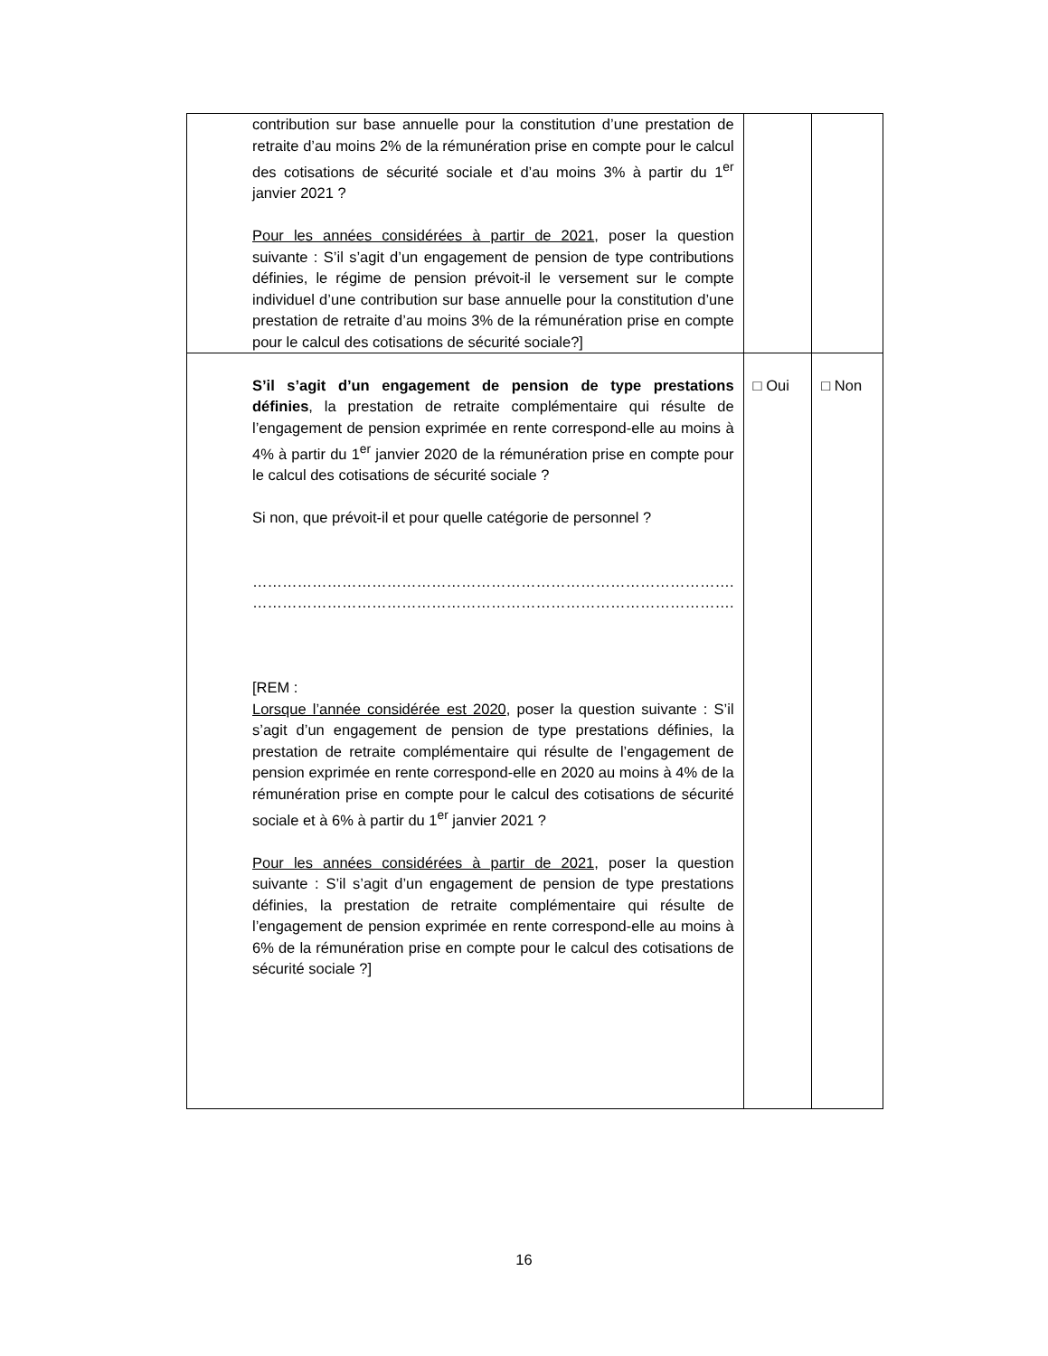| contribution sur base annuelle pour la constitution d’une prestation de retraite d’au moins 2% de la rémunération prise en compte pour le calcul des cotisations de sécurité sociale et d’au moins 3% à partir du 1<sup>er</sup> janvier 2021 ? Pour les années considérées à partir de 2021 , poser la question suivante : S’il s’agit d’un engagement de pension de type contributions définies, le régime de pension prévoit-il le versement sur le compte individuel d’une contribution sur base annuelle pour la constitution d’une prestation de retraite d’au moins 3% de la rémunération prise en compte pour le calcul des cotisations de sécurité sociale?] | | |
| S’il s’agit d’un engagement de pension de type prestations définies , la prestation de retraite complémentaire qui résulte de l’engagement de pension exprimée en rente correspond-elle au moins à 4% à partir du 1<sup>er</sup> janvier 2020 de la rémunération prise en compte pour le calcul des cotisations de sécurité sociale ? Si non, que prévoit-il et pour quelle catégorie de personnel ? ……………………………………………………………………………………. ……………………………………………………………………………………. [REM : Lorsque l’année considérée est 2020 , poser la question suivante : S’il s’agit d’un engagement de pension de type prestations définies, la prestation de retraite complémentaire qui résulte de l’engagement de pension exprimée en rente correspond-elle en 2020 au moins à 4% de la rémunération prise en compte pour le calcul des cotisations de sécurité sociale et à 6% à partir du 1<sup>er</sup> janvier 2021 ? Pour les années considérées à partir de 2021, poser la question suivante : S’il s’agit d’un engagement de pension de type prestations définies, la prestation de retraite complémentaire qui résulte de l’engagement de pension exprimée en rente correspond-elle au moins à 6% de la rémunération prise en compte pour le calcul des cotisations de sécurité sociale ?] | □ Oui | □ Non |
16